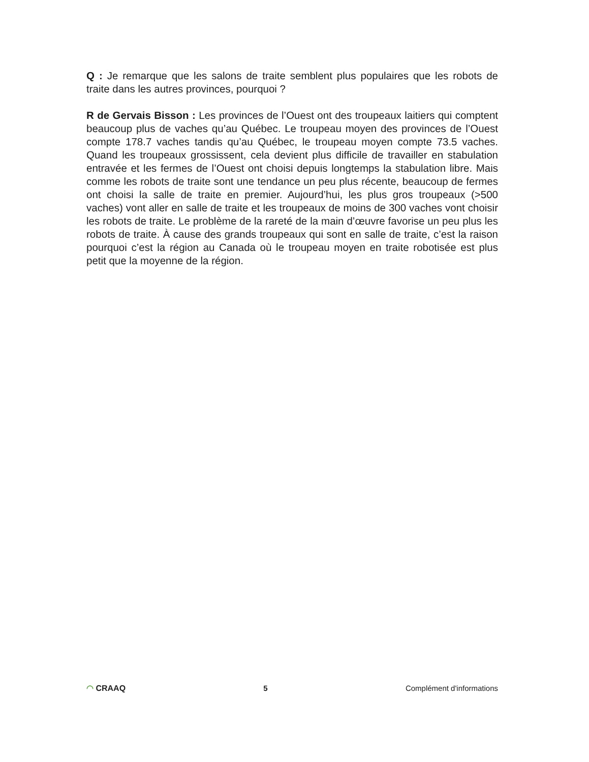Q : Je remarque que les salons de traite semblent plus populaires que les robots de traite dans les autres provinces, pourquoi ?
R de Gervais Bisson : Les provinces de l’Ouest ont des troupeaux laitiers qui comptent beaucoup plus de vaches qu’au Québec. Le troupeau moyen des provinces de l’Ouest compte 178.7 vaches tandis qu’au Québec, le troupeau moyen compte 73.5 vaches. Quand les troupeaux grossissent, cela devient plus difficile de travailler en stabulation entravée et les fermes de l’Ouest ont choisi depuis longtemps la stabulation libre. Mais comme les robots de traite sont une tendance un peu plus récente, beaucoup de fermes ont choisi la salle de traite en premier. Aujourd’hui, les plus gros troupeaux (>500 vaches) vont aller en salle de traite et les troupeaux de moins de 300 vaches vont choisir les robots de traite. Le problème de la rareté de la main d’œuvre favorise un peu plus les robots de traite. À cause des grands troupeaux qui sont en salle de traite, c’est la raison pourquoi c’est la région au Canada où le troupeau moyen en traite robotisée est plus petit que la moyenne de la région.
◠ CRAAQ 5 Complément d'informations